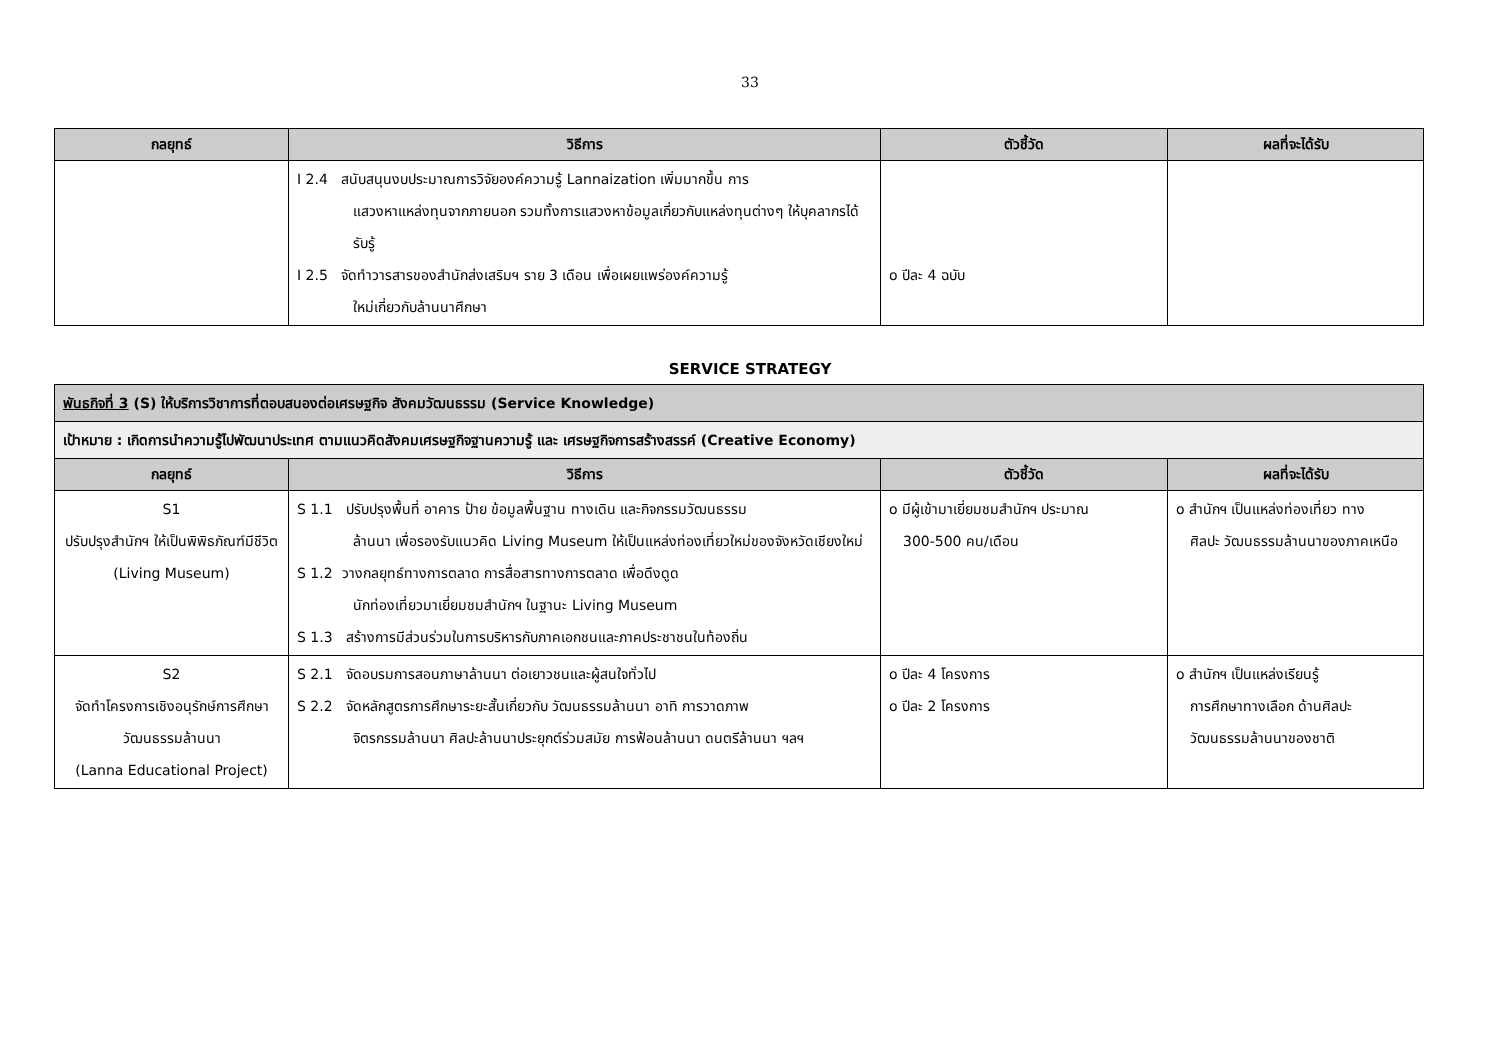33
| กลยุทธ์ | วิธีการ | ตัวชี้วัด | ผลที่จะได้รับ |
| --- | --- | --- | --- |
| | I 2.4 สนับสนุนงบประมาณการวิจัยองค์ความรู้ Lannaization เพิ่มมากขึ้น การ แสวงหาแหล่งทุนจากภายนอก รวมทั้งการแสวงหาข้อมูลเกี่ยวกับแหล่งทุนต่างๆ ให้บุคลากรได้รับรู้ I 2.5 จัดทำวารสารของสำนักส่งเสริมฯ ราย 3 เดือน เพื่อเผยแพร่องค์ความรู้ ใหม่เกี่ยวกับล้านนาศึกษา | o ปีละ 4 ฉบับ | |
SERVICE STRATEGY
| พันธกิจที่ 3 (S) ให้บริการวิชาการที่ตอบสนองต่อเศรษฐกิจ สังคมวัฒนธรรม (Service Knowledge) | | | |
| เป้าหมาย : เกิดการนำความรู้ไปพัฒนาประเทศ ตามแนวคิดสังคมเศรษฐกิจฐานความรู้ และ เศรษฐกิจการสร้างสรรค์ (Creative Economy) | | | |
| กลยุทธ์ | วิธีการ | ตัวชี้วัด | ผลที่จะได้รับ |
| S1 ปรับปรุงสำนักฯ ให้เป็นพิพิธภัณฑ์มีชีวิต (Living Museum) | S 1.1 ปรับปรุงพื้นที่ อาคาร ป้าย ข้อมูลพื้นฐาน ทางเดิน และกิจกรรมวัฒนธรรม ล้านนา เพื่อรองรับแนวคิด Living Museum ให้เป็นแหล่งท่องเที่ยวใหม่ของจังหวัดเชียงใหม่ S 1.2 วางกลยุทธ์ทางการตลาด การสื่อสารทางการตลาด เพื่อดึงดูด นักท่องเที่ยวมาเยี่ยมชมสำนักฯ ในฐานะ Living Museum S 1.3 สร้างการมีส่วนร่วมในการบริหารกับภาคเอกชนและภาคประชาชนในท้องถิ่น | o มีผู้เข้ามาเยี่ยมชมสำนักฯ ประมาณ 300-500 คน/เดือน | o สำนักฯ เป็นแหล่งท่องเที่ยว ทาง ศิลปะ วัฒนธรรมล้านนาของภาคเหนือ |
| S2 จัดทำโครงการเชิงอนุรักษ์การศึกษาวัฒนธรรมล้านนา (Lanna Educational Project) | S 2.1 จัดอบรมการสอนภาษาล้านนา ต่อเยาวชนและผู้สนใจทั่วไป S 2.2 จัดหลักสูตรการศึกษาระยะสั้นเกี่ยวกับ วัฒนธรรมล้านนา อาทิ การวาดภาพ จิตรกรรมล้านนา ศิลปะล้านนาประยุกต์ร่วมสมัย การฟ้อนล้านนา ดนตรีล้านนา ฯลฯ | o ปีละ 4 โครงการ o ปีละ 2 โครงการ | o สำนักฯ เป็นแหล่งเรียนรู้ การศึกษาทางเลือก ด้านศิลปะ วัฒนธรรมล้านนาของชาติ |